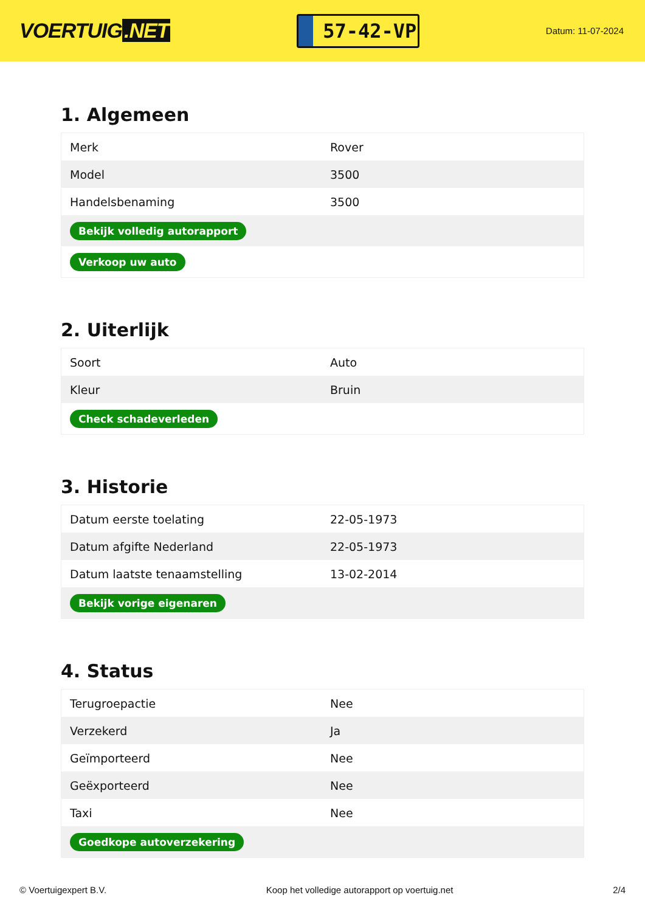VOERTUIG.NET
57-42-VP
Datum: 11-07-2024
1. Algemeen
| Merk | Rover |
| Model | 3500 |
| Handelsbenaming | 3500 |
| Bekijk volledig autorapport | |
| Verkoop uw auto | |
2. Uiterlijk
| Soort | Auto |
| Kleur | Bruin |
| Check schadeverleden | |
3. Historie
| Datum eerste toelating | 22-05-1973 |
| Datum afgifte Nederland | 22-05-1973 |
| Datum laatste tenaamstelling | 13-02-2014 |
| Bekijk vorige eigenaren | |
4. Status
| Terugroepactie | Nee |
| Verzekerd | Ja |
| Geïmporteerd | Nee |
| Geëxporteerd | Nee |
| Taxi | Nee |
| Goedkope autoverzekering | |
© Voertuigexpert B.V. Koop het volledige autorapport op voertuig.net 2/4